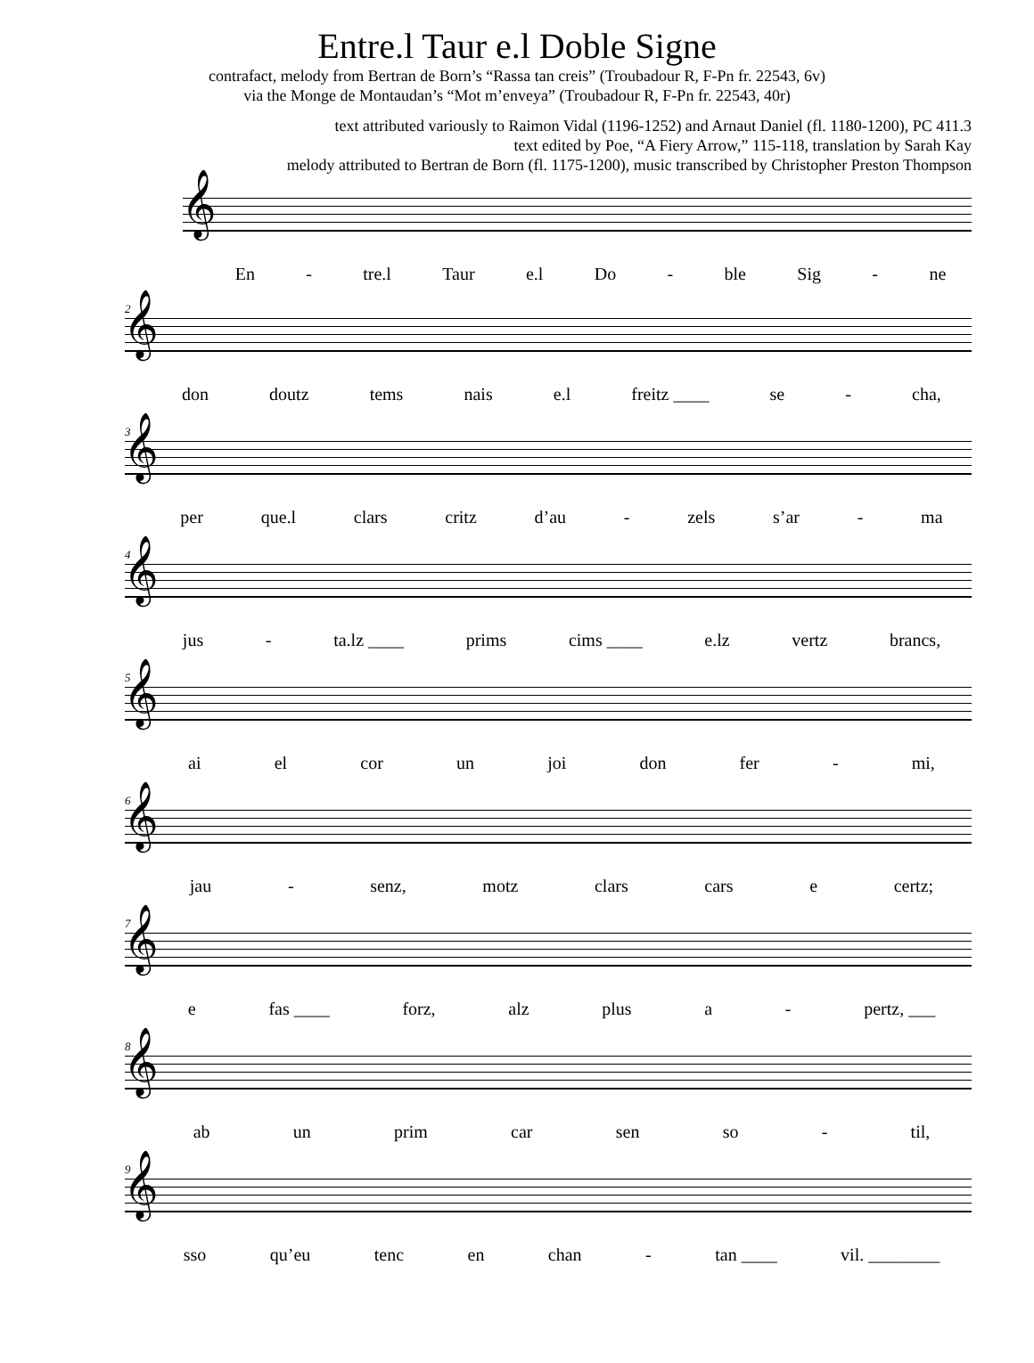Entre.l Taur e.l Doble Signe
contrafact, melody from Bertran de Born’s “Rassa tan creis” (Troubadour R, F-Pn fr. 22543, 6v)
via the Monge de Montaudan’s “Mot m’enveya” (Troubadour R, F-Pn fr. 22543, 40r)
text attributed variously to Raimon Vidal (1196-1252) and Arnaut Daniel (fl. 1180-1200), PC 411.3
text edited by Poe, “A Fiery Arrow,” 115-118, translation by Sarah Kay
melody attributed to Bertran de Born (fl. 1175-1200), music transcribed by Christopher Preston Thompson
𝄞
En - tre.l Taur e.l Do - ble Sig - ne
2
𝄞
don doutz tems nais e.l freitz ____ se - cha,
3
𝄞
per que.l clars critz d’au - zels s’ar - ma
4
𝄞
jus - ta.lz ____ prims cims ____ e.lz vertz brancs,
5
𝄞
ai el cor un joi don fer - mi,
6
𝄞
jau - senz, motz clars cars e certz;
7
𝄞
e fas ____ forz, alz plus a - pertz, ___
8
𝄞
ab un prim car sen so - til,
9
𝄞
sso qu’eu tenc en chan - tan ____ vil. ________